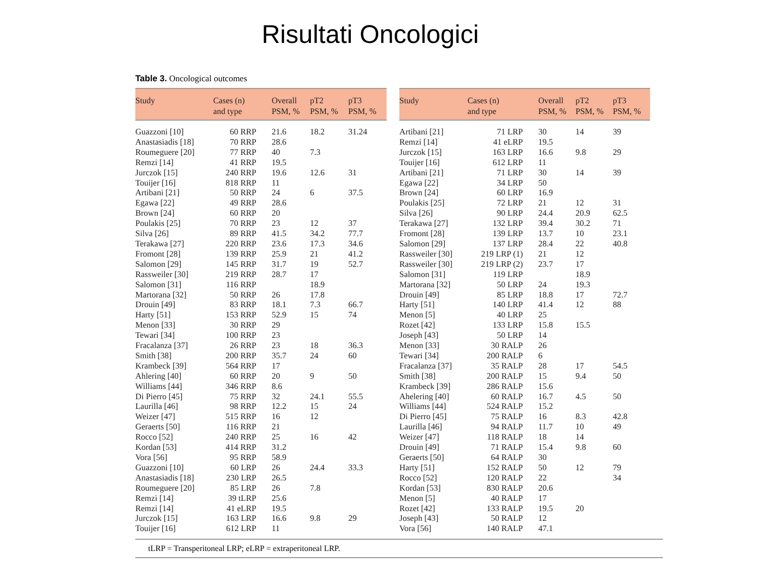Risultati Oncologici
Table 3. Oncological outcomes
| Study | Cases (n) and type | Overall PSM, % | pT2 PSM, % | pT3 PSM, % |
| --- | --- | --- | --- | --- |
| Guazzoni [10] | 60 RRP | 21.6 | 18.2 | 31.24 |
| Anastasiadis [18] | 70 RRP | 28.6 | | |
| Roumeguere [20] | 77 RRP | 40 | 7.3 | |
| Remzi [14] | 41 RRP | 19.5 | | |
| Jurczok [15] | 240 RRP | 19.6 | 12.6 | 31 |
| Touijer [16] | 818 RRP | 11 | | |
| Artibani [21] | 50 RRP | 24 | 6 | 37.5 |
| Egawa [22] | 49 RRP | 28.6 | | |
| Brown [24] | 60 RRP | 20 | | |
| Poulakis [25] | 70 RRP | 23 | 12 | 37 |
| Silva [26] | 89 RRP | 41.5 | 34.2 | 77.7 |
| Terakawa [27] | 220 RRP | 23.6 | 17.3 | 34.6 |
| Fromont [28] | 139 RRP | 25.9 | 21 | 41.2 |
| Salomon [29] | 145 RRP | 31.7 | 19 | 52.7 |
| Rassweiler [30] | 219 RRP | 28.7 | 17 | |
| Salomon [31] | 116 RRP | | 18.9 | |
| Martorana [32] | 50 RRP | 26 | 17.8 | |
| Drouin [49] | 83 RRP | 18.1 | 7.3 | 66.7 |
| Harty [51] | 153 RRP | 52.9 | 15 | 74 |
| Menon [33] | 30 RRP | 29 | | |
| Tewari [34] | 100 RRP | 23 | | |
| Fracalanza [37] | 26 RRP | 23 | 18 | 36.3 |
| Smith [38] | 200 RRP | 35.7 | 24 | 60 |
| Krambeck [39] | 564 RRP | 17 | | |
| Ahlering [40] | 60 RRP | 20 | 9 | 50 |
| Williams [44] | 346 RRP | 8.6 | | |
| Di Pierro [45] | 75 RRP | 32 | 24.1 | 55.5 |
| Laurilla [46] | 98 RRP | 12.2 | 15 | 24 |
| Weizer [47] | 515 RRP | 16 | 12 | |
| Geraerts [50] | 116 RRP | 21 | | |
| Rocco [52] | 240 RRP | 25 | 16 | 42 |
| Kordan [53] | 414 RRP | 31.2 | | |
| Vora [56] | 95 RRP | 58.9 | | |
| Guazzoni [10] | 60 LRP | 26 | 24.4 | 33.3 |
| Anastasiadis [18] | 230 LRP | 26.5 | | |
| Roumeguere [20] | 85 LRP | 26 | 7.8 | |
| Remzi [14] | 39 tLRP | 25.6 | | |
| Remzi [14] | 41 eLRP | 19.5 | | |
| Jurczok [15] | 163 LRP | 16.6 | 9.8 | 29 |
| Touijer [16] | 612 LRP | 11 | | |
| Study | Cases (n) and type | Overall PSM, % | pT2 PSM, % | pT3 PSM, % |
| --- | --- | --- | --- | --- |
| Artibani [21] | 71 LRP | 30 | 14 | 39 |
| Remzi [14] | 41 eLRP | 19.5 | | |
| Jurczok [15] | 163 LRP | 16.6 | 9.8 | 29 |
| Touijer [16] | 612 LRP | 11 | | |
| Artibani [21] | 71 LRP | 30 | 14 | 39 |
| Egawa [22] | 34 LRP | 50 | | |
| Brown [24] | 60 LRP | 16.9 | | |
| Poulakis [25] | 72 LRP | 21 | 12 | 31 |
| Silva [26] | 90 LRP | 24.4 | 20.9 | 62.5 |
| Terakawa [27] | 132 LRP | 39.4 | 30.2 | 71 |
| Fromont [28] | 139 LRP | 13.7 | 10 | 23.1 |
| Salomon [29] | 137 LRP | 28.4 | 22 | 40.8 |
| Rassweiler [30] | 219 LRP (1) | 21 | 12 | |
| Rassweiler [30] | 219 LRP (2) | 23.7 | 17 | |
| Salomon [31] | 119 LRP | | 18.9 | |
| Martorana [32] | 50 LRP | 24 | 19.3 | |
| Drouin [49] | 85 LRP | 18.8 | 17 | 72.7 |
| Harty [51] | 140 LRP | 41.4 | 12 | 88 |
| Menon [5] | 40 LRP | 25 | | |
| Rozet [42] | 133 LRP | 15.8 | 15.5 | |
| Joseph [43] | 50 LRP | 14 | | |
| Menon [33] | 30 RALP | 26 | | |
| Tewari [34] | 200 RALP | 6 | | |
| Fracalanza [37] | 35 RALP | 28 | 17 | 54.5 |
| Smith [38] | 200 RALP | 15 | 9.4 | 50 |
| Krambeck [39] | 286 RALP | 15.6 | | |
| Ahelering [40] | 60 RALP | 16.7 | 4.5 | 50 |
| Williams [44] | 524 RALP | 15.2 | | |
| Di Pierro [45] | 75 RALP | 16 | 8.3 | 42.8 |
| Laurilla [46] | 94 RALP | 11.7 | 10 | 49 |
| Weizer [47] | 118 RALP | 18 | 14 | |
| Drouin [49] | 71 RALP | 15.4 | 9.8 | 60 |
| Geraerts [50] | 64 RALP | 30 | | |
| Harty [51] | 152 RALP | 50 | 12 | 79 |
| Rocco [52] | 120 RALP | 22 | | 34 |
| Kordan [53] | 830 RALP | 20.6 | | |
| Menon [5] | 40 RALP | 17 | | |
| Rozet [42] | 133 RALP | 19.5 | 20 | |
| Joseph [43] | 50 RALP | 12 | | |
| Vora [56] | 140 RALP | 47.1 | | |
tLRP = Transperitoneal LRP; eLRP = extraperitoneal LRP.